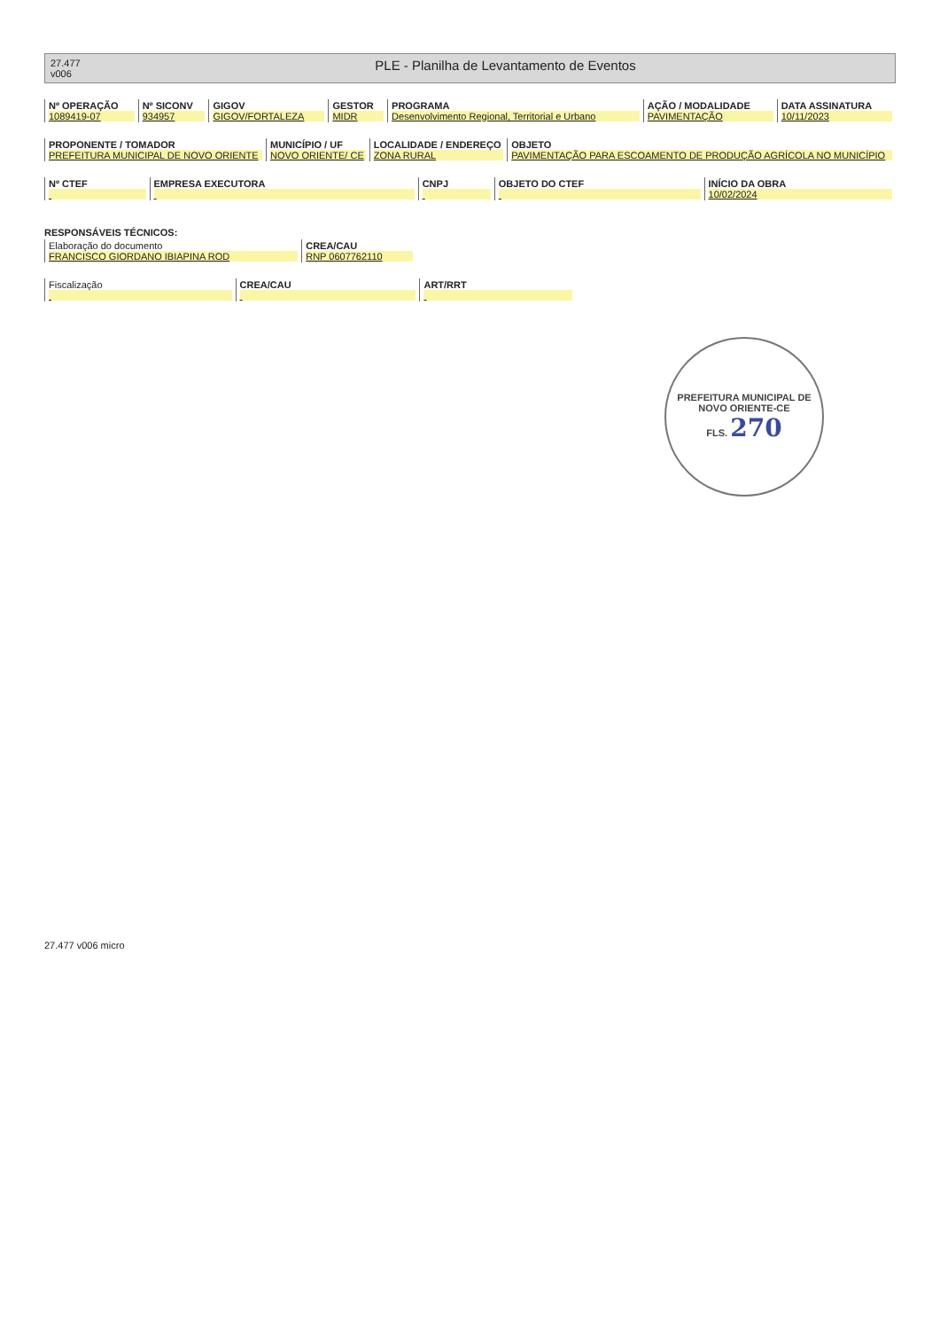27.477
v006
PLE - Planilha de Levantamento de Eventos
| Nº OPERAÇÃO 1089419-07 | Nº SICONV 934957 | GIGOV GIGOV/FORTALEZA | GESTOR MIDR | PROGRAMA Desenvolvimento Regional, Territorial e Urbano | AÇÃO / MODALIDADE PAVIMENTAÇÃO | DATA ASSINATURA 10/11/2023 |
| PROPONENTE / TOMADOR PREFEITURA MUNICIPAL DE NOVO ORIENTE | MUNICÍPIO / UF NOVO ORIENTE/ CE | LOCALIDADE / ENDEREÇO ZONA RURAL | OBJETO PAVIMENTAÇÃO PARA ESCOAMENTO DE PRODUÇÃO AGRÍCOLA NO MUNICÍPIO |
| Nº CTEF | EMPRESA EXECUTORA | CNPJ | OBJETO DO CTEF | INÍCIO DA OBRA 10/02/2024 |
RESPONSÁVEIS TÉCNICOS:
| Elaboração do documento FRANCISCO GIORDANO IBIAPINA ROD | CREA/CAU RNP 0607762110 |
| Fiscalização | CREA/CAU | ART/RRT |
PREFEITURA MUNICIPAL DE NOVO ORIENTE-CE
FLS. 270
27.477 v006 micro